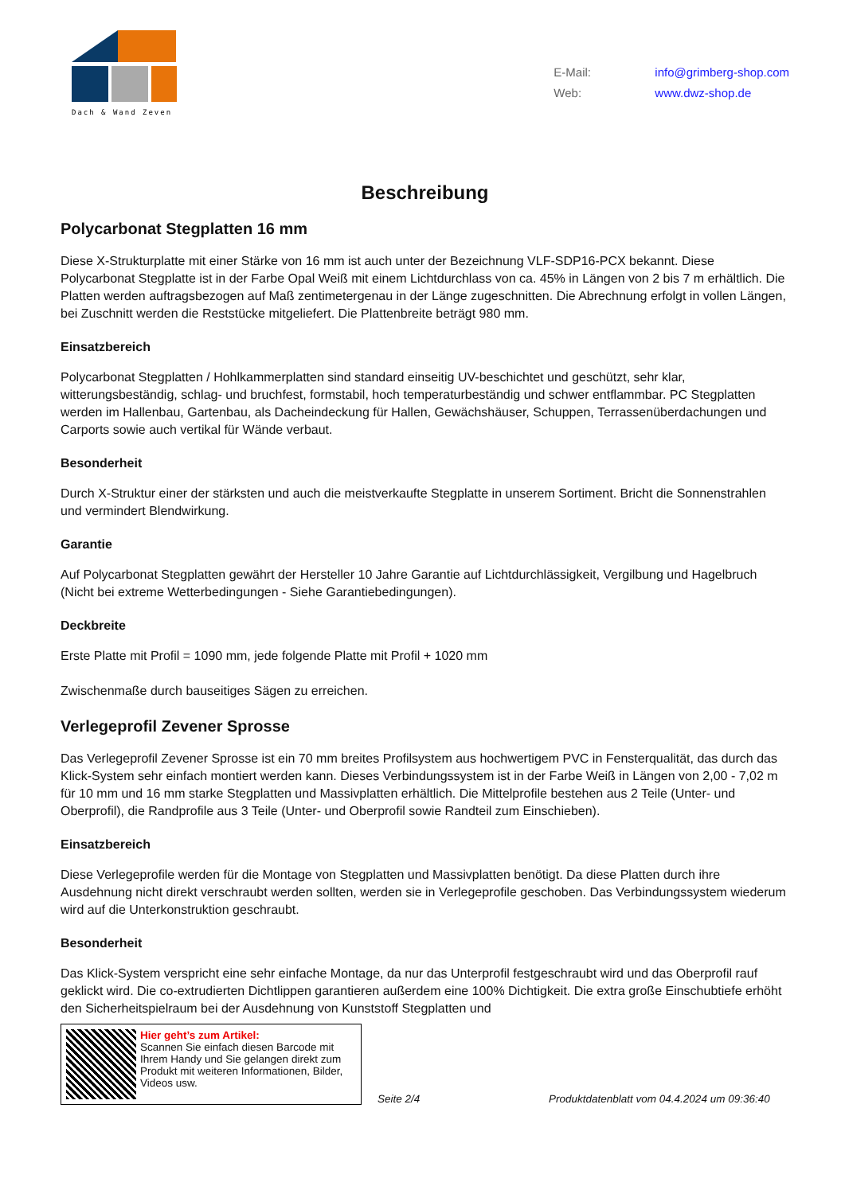Dach & Wand Zeven
E-Mail: info@grimberg-shop.com
Web: www.dwz-shop.de
Beschreibung
Polycarbonat Stegplatten 16 mm
Diese X-Strukturplatte mit einer Stärke von 16 mm ist auch unter der Bezeichnung VLF-SDP16-PCX bekannt. Diese Polycarbonat Stegplatte ist in der Farbe Opal Weiß mit einem Lichtdurchlass von ca. 45% in Längen von 2 bis 7 m erhältlich. Die Platten werden auftragsbezogen auf Maß zentimetergenau in der Länge zugeschnitten. Die Abrechnung erfolgt in vollen Längen, bei Zuschnitt werden die Reststücke mitgeliefert. Die Plattenbreite beträgt 980 mm.
Einsatzbereich
Polycarbonat Stegplatten / Hohlkammerplatten sind standard einseitig UV-beschichtet und geschützt, sehr klar, witterungsbeständig, schlag- und bruchfest, formstabil, hoch temperaturbeständig und schwer entflammbar. PC Stegplatten werden im Hallenbau, Gartenbau, als Dacheindeckung für Hallen, Gewächshäuser, Schuppen, Terrassenüberdachungen und Carports sowie auch vertikal für Wände verbaut.
Besonderheit
Durch X-Struktur einer der stärksten und auch die meistverkaufte Stegplatte in unserem Sortiment. Bricht die Sonnenstrahlen und vermindert Blendwirkung.
Garantie
Auf Polycarbonat Stegplatten gewährt der Hersteller 10 Jahre Garantie auf Lichtdurchlässigkeit, Vergilbung und Hagelbruch (Nicht bei extreme Wetterbedingungen - Siehe Garantiebedingungen).
Deckbreite
Erste Platte mit Profil = 1090 mm, jede folgende Platte mit Profil + 1020 mm
Zwischenmaße durch bauseitiges Sägen zu erreichen.
Verlegeprofil Zevener Sprosse
Das Verlegeprofil Zevener Sprosse ist ein 70 mm breites Profilsystem aus hochwertigem PVC in Fensterqualität, das durch das Klick-System sehr einfach montiert werden kann. Dieses Verbindungssystem ist in der Farbe Weiß in Längen von 2,00 - 7,02 m für 10 mm und 16 mm starke Stegplatten und Massivplatten erhältlich. Die Mittelprofile bestehen aus 2 Teile (Unter- und Oberprofil), die Randprofile aus 3 Teile (Unter- und Oberprofil sowie Randteil zum Einschieben).
Einsatzbereich
Diese Verlegeprofile werden für die Montage von Stegplatten und Massivplatten benötigt. Da diese Platten durch ihre Ausdehnung nicht direkt verschraubt werden sollten, werden sie in Verlegeprofile geschoben. Das Verbindungssystem wiederum wird auf die Unterkonstruktion geschraubt.
Besonderheit
Das Klick-System verspricht eine sehr einfache Montage, da nur das Unterprofil festgeschraubt wird und das Oberprofil rauf geklickt wird. Die co-extrudierten Dichtlippen garantieren außerdem eine 100% Dichtigkeit. Die extra große Einschubtiefe erhöht den Sicherheitspielraum bei der Ausdehnung von Kunststoff Stegplatten und
Hier geht’s zum Artikel:
Scannen Sie einfach diesen Barcode mit Ihrem Handy und Sie gelangen direkt zum Produkt mit weiteren Informationen, Bilder, Videos usw.
Seite 2/4 Produktdatenblatt vom 04.4.2024 um 09:36:40